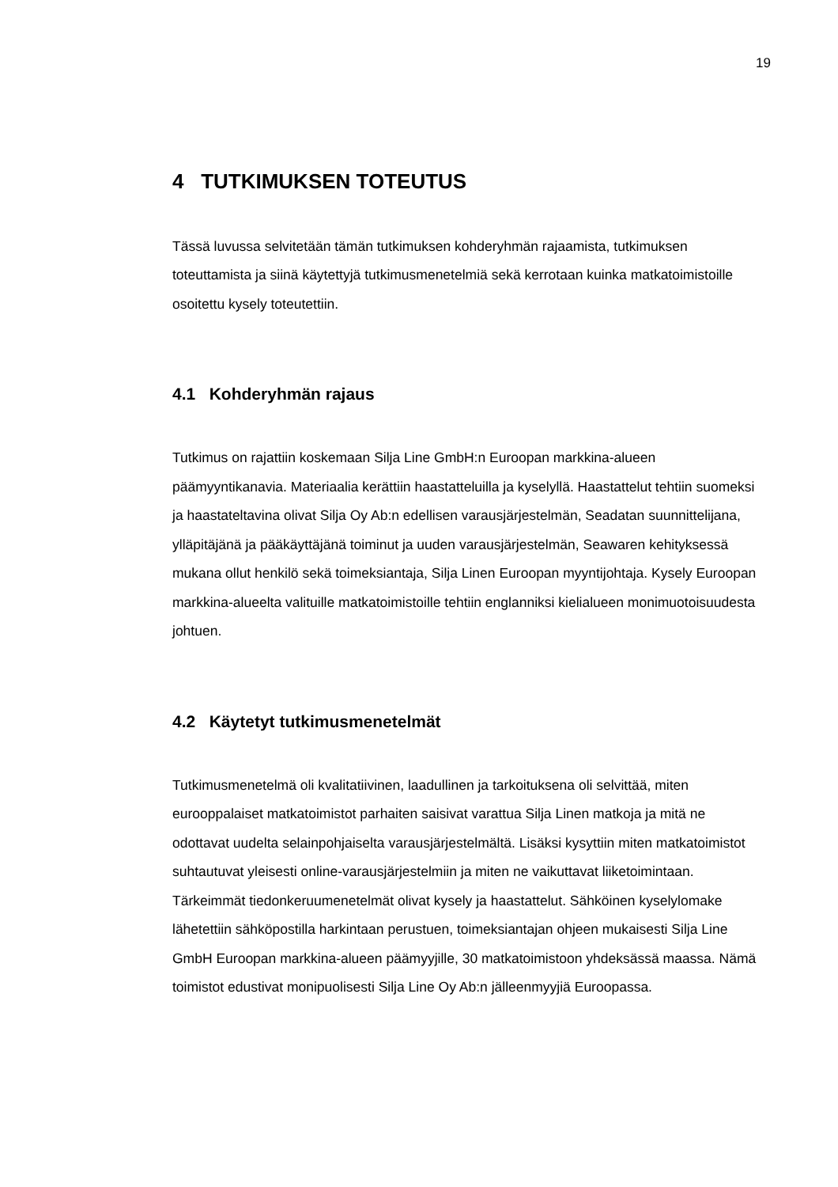19
4 TUTKIMUKSEN TOTEUTUS
Tässä luvussa selvitetään tämän tutkimuksen kohderyhmän rajaamista, tutkimuksen toteuttamista ja siinä käytettyjä tutkimusmenetelmiä sekä kerrotaan kuinka matkatoimistoille osoitettu kysely toteutettiin.
4.1 Kohderyhmän rajaus
Tutkimus on rajattiin koskemaan Silja Line GmbH:n Euroopan markkina-alueen päämyyntikanavia. Materiaalia kerättiin haastatteluilla ja kyselyllä. Haastattelut tehtiin suomeksi ja haastateltavina olivat Silja Oy Ab:n edellisen varausjärjestelmän, Seadatan suunnittelijana, ylläpitäjänä ja pääkäyttäjänä toiminut ja uuden varausjärjestelmän, Seawaren kehityksessä mukana ollut henkilö sekä toimeksiantaja, Silja Linen Euroopan myyntijohtaja. Kysely Euroopan markkina-alueelta valituille matkatoimistoille tehtiin englanniksi kielialueen monimuotoisuudesta johtuen.
4.2 Käytetyt tutkimusmenetelmät
Tutkimusmenetelmä oli kvalitatiivinen, laadullinen ja tarkoituksena oli selvittää, miten eurooppalaiset matkatoimistot parhaiten saisivat varattua Silja Linen matkoja ja mitä ne odottavat uudelta selainpohjaiselta varausjärjestelmältä. Lisäksi kysyttiin miten matkatoimistot suhtautuvat yleisesti online-varausjärjestelmiin ja miten ne vaikuttavat liiketoimintaan. Tärkeimmät tiedonkeruumenetelmät olivat kysely ja haastattelut. Sähköinen kyselylomake lähetettiin sähköpostilla harkintaan perustuen, toimeksiantajan ohjeen mukaisesti Silja Line GmbH Euroopan markkina-alueen päämyyjille, 30 matkatoimistoon yhdeksässä maassa. Nämä toimistot edustivat monipuolisesti Silja Line Oy Ab:n jälleenmyyjiä Euroopassa.